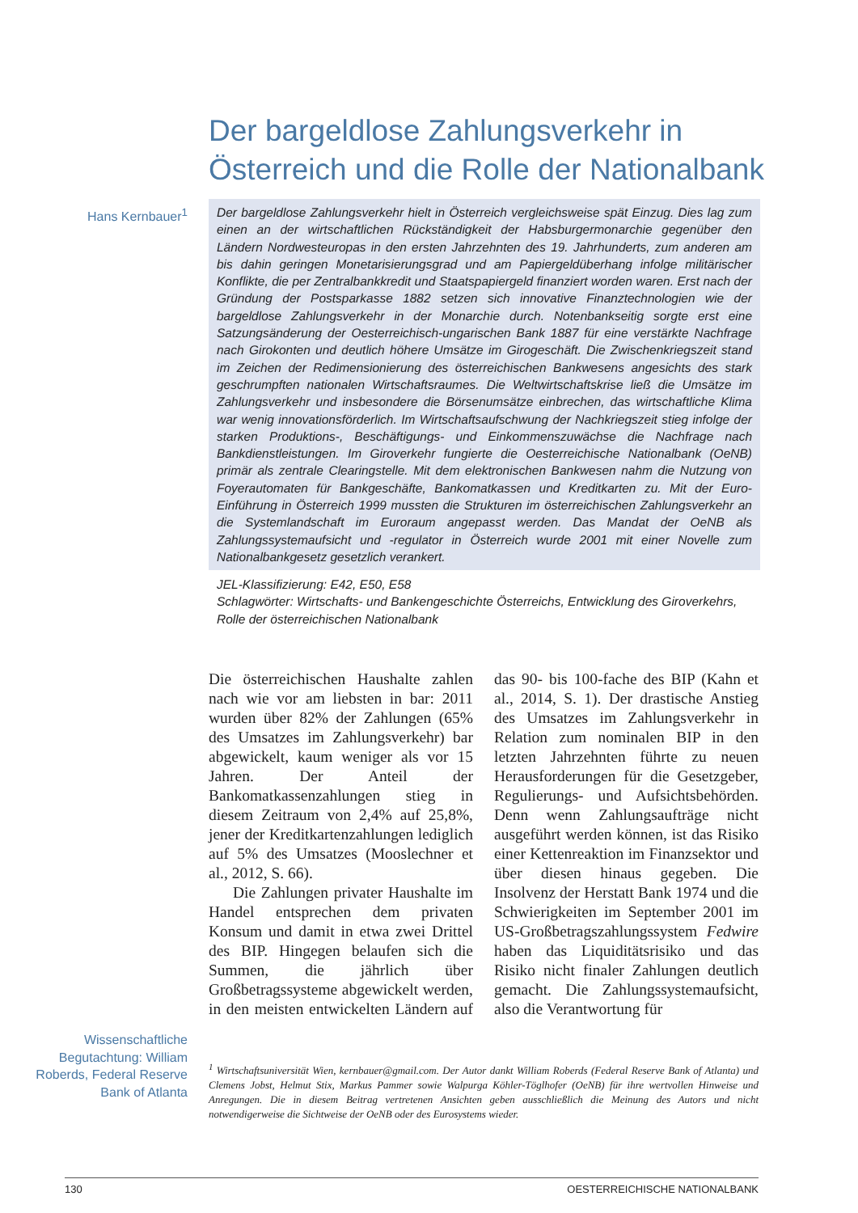Der bargeldlose Zahlungsverkehr in Österreich und die Rolle der Nationalbank
Hans Kernbauer<sup>1</sup>
Der bargeldlose Zahlungsverkehr hielt in Österreich vergleichsweise spät Einzug. Dies lag zum einen an der wirtschaftlichen Rückständigkeit der Habsburgermonarchie gegenüber den Ländern Nordwesteuropas in den ersten Jahrzehnten des 19. Jahrhunderts, zum anderen am bis dahin geringen Monetarisierungsgrad und am Papiergeldüberhang infolge militärischer Konflikte, die per Zentralbankkredit und Staatspapiergeld finanziert worden waren. Erst nach der Gründung der Postsparkasse 1882 setzen sich innovative Finanztechnologien wie der bargeldlose Zahlungsverkehr in der Monarchie durch. Notenbankseitig sorgte erst eine Satzungsänderung der Oesterreichisch-ungarischen Bank 1887 für eine verstärkte Nachfrage nach Girokonten und deutlich höhere Umsätze im Girogeschäft. Die Zwischenkriegszeit stand im Zeichen der Redimensionierung des österreichischen Bankwesens angesichts des stark geschrumpften nationalen Wirtschaftsraumes. Die Weltwirtschaftskrise ließ die Umsätze im Zahlungsverkehr und insbesondere die Börsenumsätze einbrechen, das wirtschaftliche Klima war wenig innovationsförderlich. Im Wirtschaftsaufschwung der Nachkriegszeit stieg infolge der starken Produktions-, Beschäftigungs- und Einkommenszuwächse die Nachfrage nach Bankdienstleistungen. Im Giroverkehr fungierte die Oesterreichische Nationalbank (OeNB) primär als zentrale Clearingstelle. Mit dem elektronischen Bankwesen nahm die Nutzung von Foyerautomaten für Bankgeschäfte, Bankomatkassen und Kreditkarten zu. Mit der Euro-Einführung in Österreich 1999 mussten die Strukturen im österreichischen Zahlungsverkehr an die Systemlandschaft im Euroraum angepasst werden. Das Mandat der OeNB als Zahlungssystemaufsicht und -regulator in Österreich wurde 2001 mit einer Novelle zum Nationalbankgesetz gesetzlich verankert.
JEL-Klassifizierung: E42, E50, E58
Schlagwörter: Wirtschafts- und Bankengeschichte Österreichs, Entwicklung des Giroverkehrs, Rolle der österreichischen Nationalbank
Die österreichischen Haushalte zahlen nach wie vor am liebsten in bar: 2011 wurden über 82% der Zahlungen (65% des Umsatzes im Zahlungsverkehr) bar abgewickelt, kaum weniger als vor 15 Jahren. Der Anteil der Bankomatkassenzahlungen stieg in diesem Zeitraum von 2,4% auf 25,8%, jener der Kreditkartenzahlungen lediglich auf 5% des Umsatzes (Mooslechner et al., 2012, S. 66).
Die Zahlungen privater Haushalte im Handel entsprechen dem privaten Konsum und damit in etwa zwei Drittel des BIP. Hingegen belaufen sich die Summen, die jährlich über Großbetragssysteme abgewickelt werden, in den meisten entwickelten Ländern auf das 90- bis 100-fache des BIP (Kahn et al., 2014, S. 1). Der drastische Anstieg des Umsatzes im Zahlungsverkehr in Relation zum nominalen BIP in den letzten Jahrzehnten führte zu neuen Herausforderungen für die Gesetzgeber, Regulierungs- und Aufsichtsbehörden. Denn wenn Zahlungsaufträge nicht ausgeführt werden können, ist das Risiko einer Kettenreaktion im Finanzsektor und über diesen hinaus gegeben. Die Insolvenz der Herstatt Bank 1974 und die Schwierigkeiten im September 2001 im US-Großbetragszahlungssystem Fedwire haben das Liquiditätsrisiko und das Risiko nicht finaler Zahlungen deutlich gemacht. Die Zahlungssystemaufsicht, also die Verantwortung für
Wissenschaftliche Begutachtung: William Roberds, Federal Reserve Bank of Atlanta
<sup>1</sup> Wirtschaftsuniversität Wien, kernbauer@gmail.com. Der Autor dankt William Roberds (Federal Reserve Bank of Atlanta) und Clemens Jobst, Helmut Stix, Markus Pammer sowie Walpurga Köhler-Töglhofer (OeNB) für ihre wertvollen Hinweise und Anregungen. Die in diesem Beitrag vertretenen Ansichten geben ausschließlich die Meinung des Autors und nicht notwendigerweise die Sichtweise der OeNB oder des Eurosystems wieder.
130 OESTERREICHISCHE NATIONALBANK